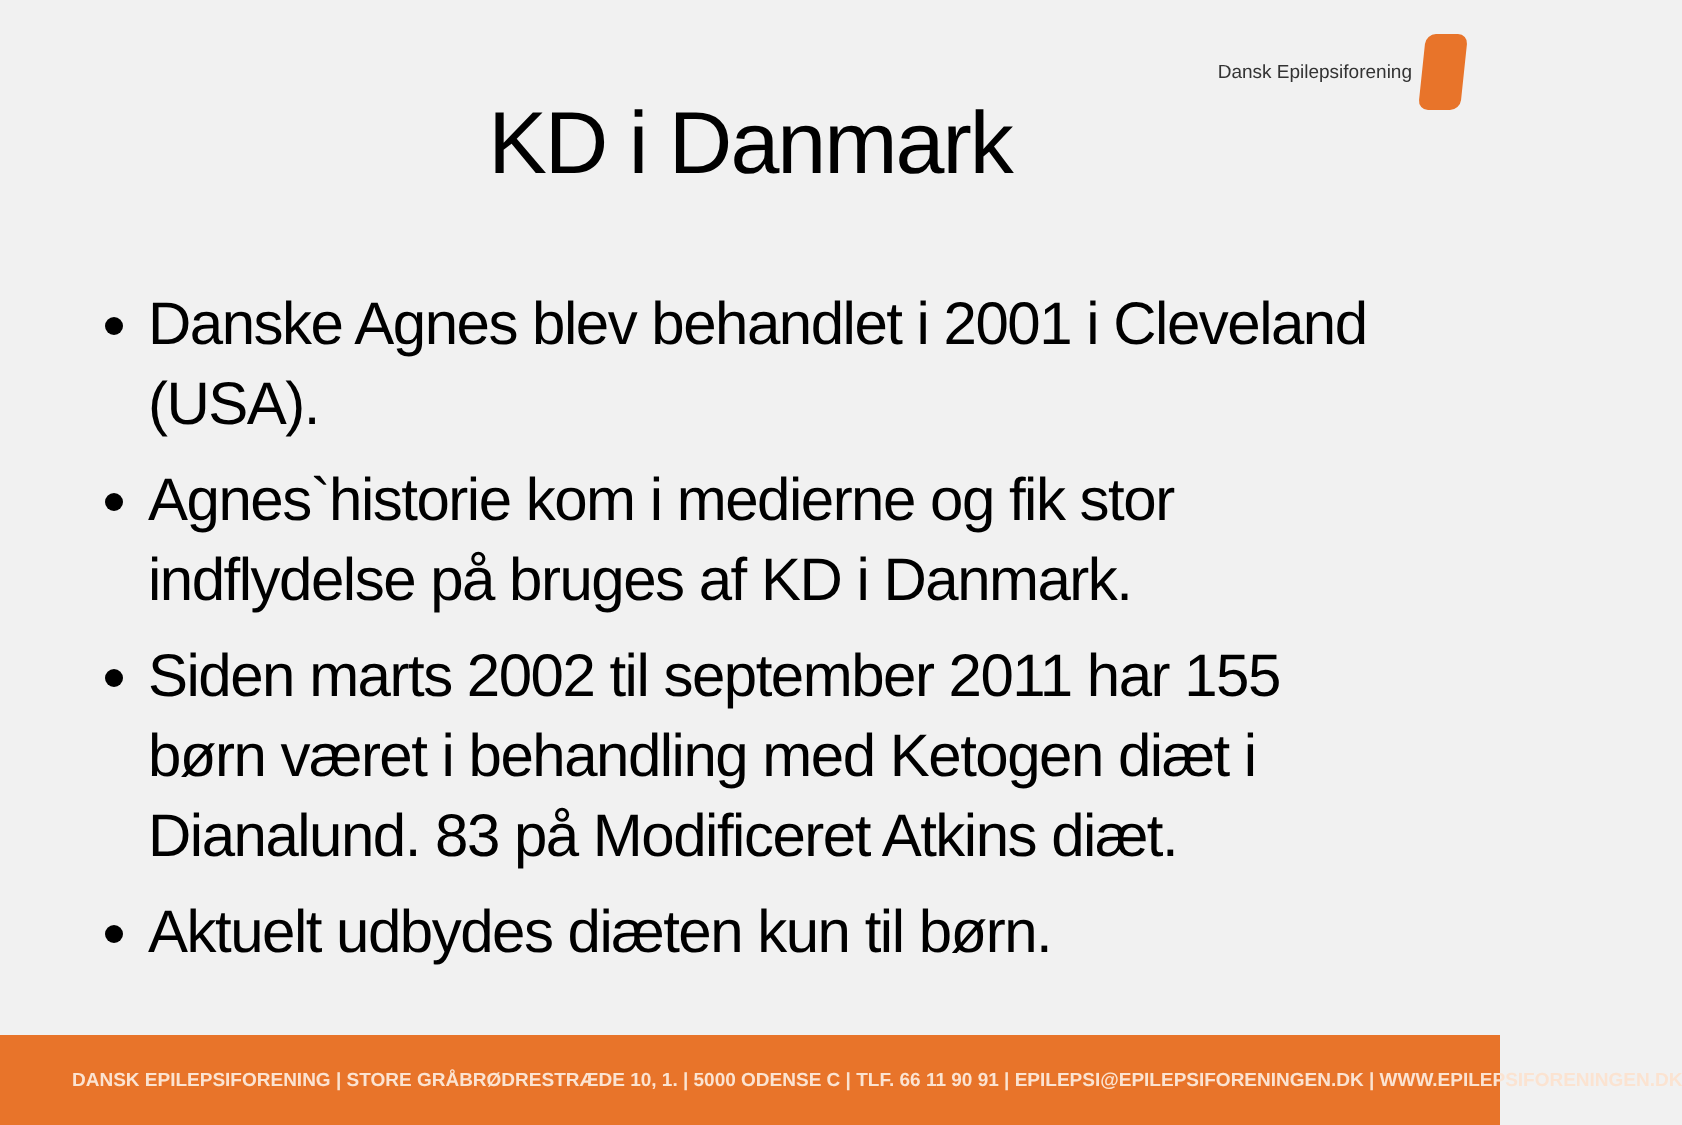Dansk Epilepsiforening
KD i Danmark
Danske Agnes blev behandlet i 2001 i Cleveland (USA).
Agnes`historie kom i medierne og fik stor indflydelse på bruges af KD i Danmark.
Siden marts 2002 til september 2011 har 155 børn været i behandling med Ketogen diæt i Dianalund. 83 på Modificeret Atkins diæt.
Aktuelt udbydes diæten kun til børn.
DANSK EPILEPSIFORENING | STORE GRÅBRØDRESTRÆDE 10, 1. | 5000 ODENSE C | TLF. 66 11 90 91 | EPILEPSI@EPILEPSIFORENINGEN.DK | WWW.EPILEPSIFORENINGEN.DK